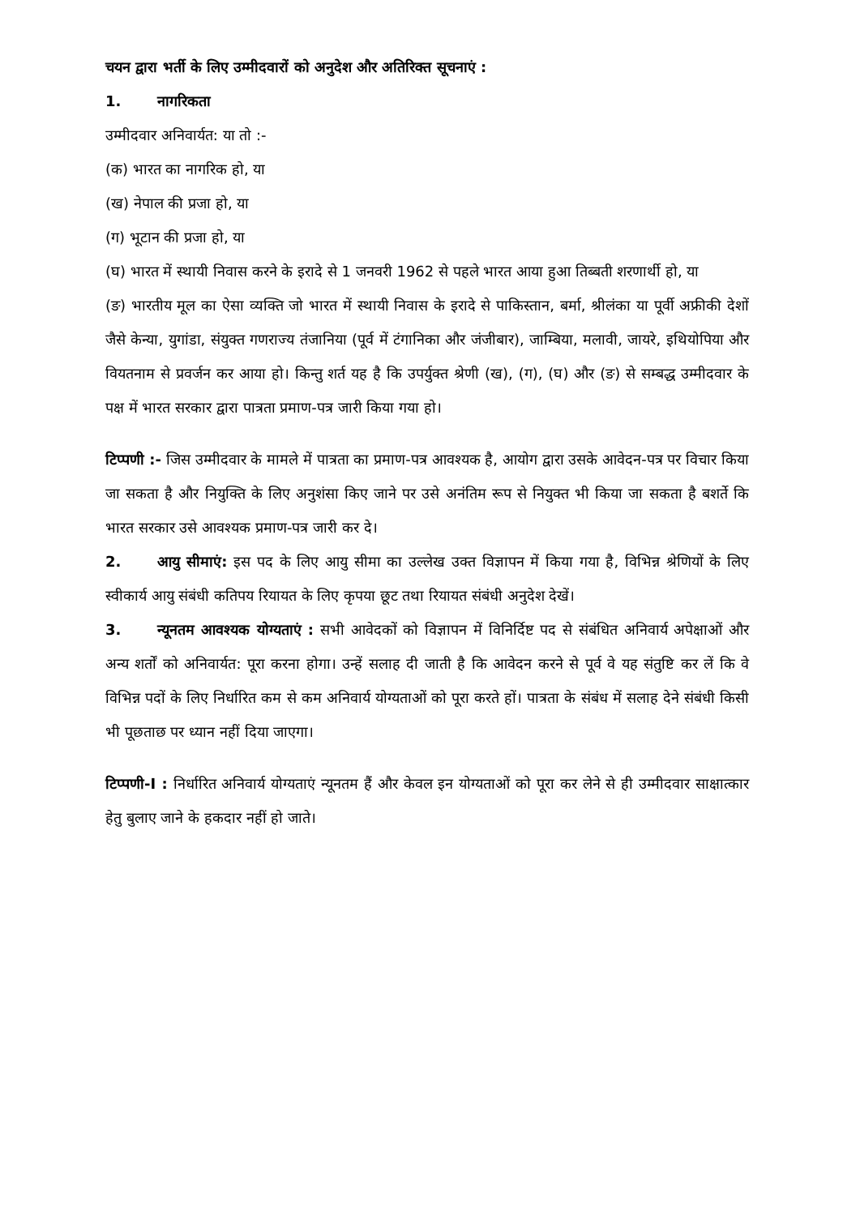चयन द्वारा भर्ती के लिए उम्मीदवारों को अनुदेश और अतिरिक्त सूचनाएं :
1. नागरिकता
उम्मीदवार अनिवार्यत: या तो :-
(क) भारत का नागरिक हो, या
(ख) नेपाल की प्रजा हो, या
(ग) भूटान की प्रजा हो, या
(घ) भारत में स्थायी निवास करने के इरादे से 1 जनवरी 1962 से पहले भारत आया हुआ तिब्बती शरणार्थी हो, या
(ङ) भारतीय मूल का ऐसा व्यक्ति जो भारत में स्थायी निवास के इरादे से पाकिस्तान, बर्मा, श्रीलंका या पूर्वी अफ्रीकी देशों जैसे केन्या, युगांडा, संयुक्त गणराज्य तंजानिया (पूर्व में टंगानिका और जंजीबार), जाम्बिया, मलावी, जायरे, इथियोपिया और वियतनाम से प्रवर्जन कर आया हो। किन्तु शर्त यह है कि उपर्युक्त श्रेणी (ख), (ग), (घ) और (ङ) से सम्बद्ध उम्मीदवार के पक्ष में भारत सरकार द्वारा पात्रता प्रमाण-पत्र जारी किया गया हो।
टिप्पणी :- जिस उम्मीदवार के मामले में पात्रता का प्रमाण-पत्र आवश्यक है, आयोग द्वारा उसके आवेदन-पत्र पर विचार किया जा सकता है और नियुक्ति के लिए अनुशंसा किए जाने पर उसे अनंतिम रूप से नियुक्त भी किया जा सकता है बशर्ते कि भारत सरकार उसे आवश्यक प्रमाण-पत्र जारी कर दे।
2. आयु सीमाएं: इस पद के लिए आयु सीमा का उल्लेख उक्त विज्ञापन में किया गया है, विभिन्न श्रेणियों के लिए स्वीकार्य आयु संबंधी कतिपय रियायत के लिए कृपया छूट तथा रियायत संबंधी अनुदेश देखें।
3. न्यूनतम आवश्यक योग्यताएं : सभी आवेदकों को विज्ञापन में विनिर्दिष्ट पद से संबंधित अनिवार्य अपेक्षाओं और अन्य शर्तों को अनिवार्यत: पूरा करना होगा। उन्हें सलाह दी जाती है कि आवेदन करने से पूर्व वे यह संतुष्टि कर लें कि वे विभिन्न पदों के लिए निर्धारित कम से कम अनिवार्य योग्यताओं को पूरा करते हों। पात्रता के संबंध में सलाह देने संबंधी किसी भी पूछताछ पर ध्यान नहीं दिया जाएगा।
टिप्पणी-I : निर्धारित अनिवार्य योग्यताएं न्यूनतम हैं और केवल इन योग्यताओं को पूरा कर लेने से ही उम्मीदवार साक्षात्कार हेतु बुलाए जाने के हकदार नहीं हो जाते।